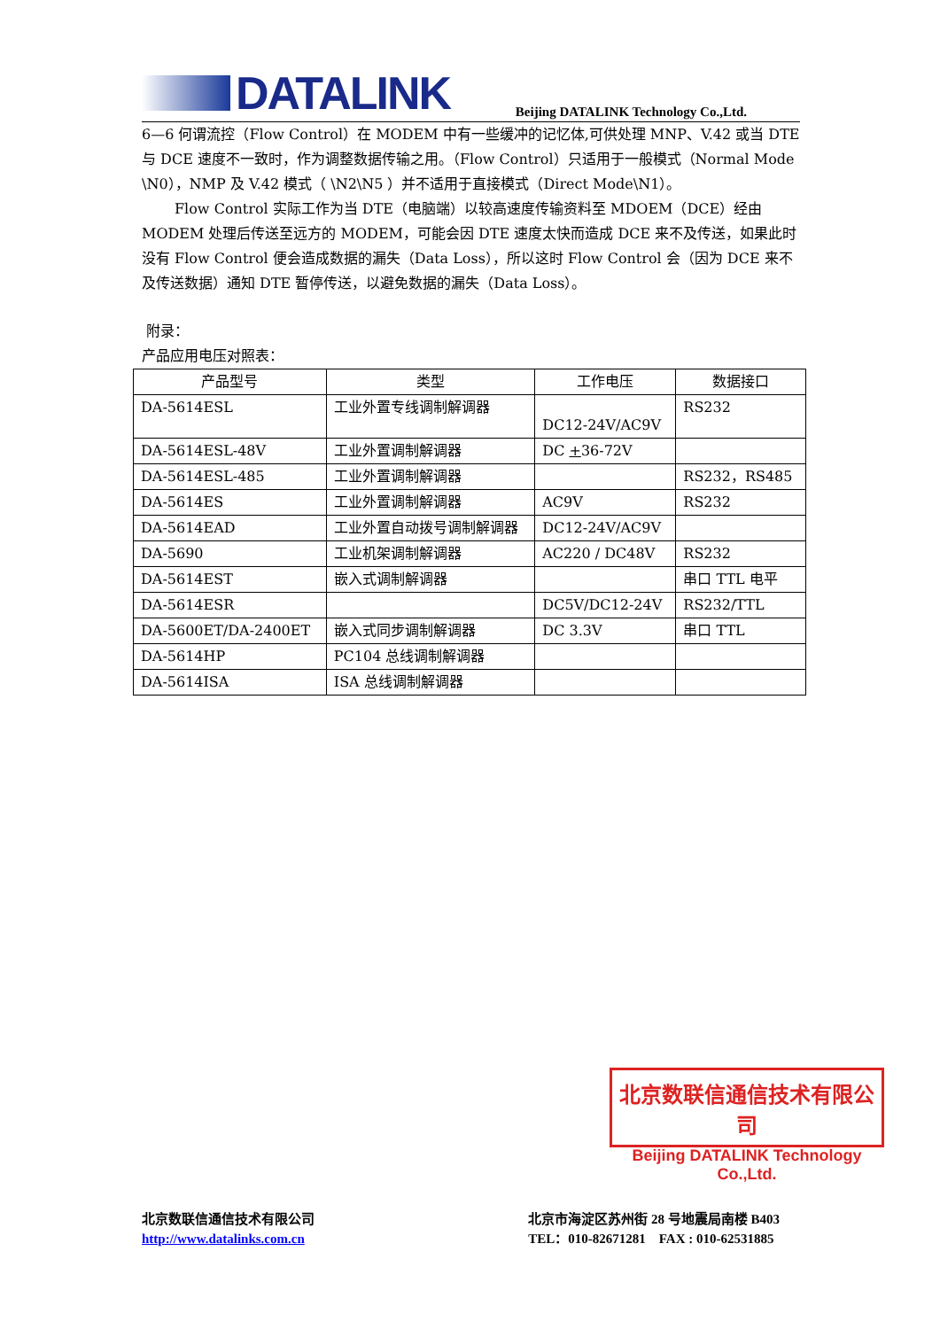DATALINK
Beijing DATALINK Technology Co.,Ltd.
6—6 何谓流控（Flow Control）在 MODEM 中有一些缓冲的记忆体,可供处理 MNP、V.42 或当 DTE 与 DCE 速度不一致时，作为调整数据传输之用。（Flow Control）只适用于一般模式（Normal Mode \N0），NMP 及 V.42 模式（ \N2\N5 ）并不适用于直接模式（Direct Mode\N1）。
Flow Control 实际工作为当 DTE（电脑端）以较高速度传输资料至 MDOEM（DCE）经由 MODEM 处理后传送至远方的 MODEM，可能会因 DTE 速度太快而造成 DCE 来不及传送，如果此时没有 Flow Control 便会造成数据的漏失（Data Loss），所以这时 Flow Control 会（因为 DCE 来不及传送数据）通知 DTE 暂停传送，以避免数据的漏失（Data Loss）。
附录：
产品应用电压对照表：
| 产品型号 | 类型 | 工作电压 | 数据接口 |
| --- | --- | --- | --- |
| DA-5614ESL | 工业外置专线调制解调器 | DC12-24V/AC9V | RS232 |
| DA-5614ESL-48V | 工业外置调制解调器 | DC + 36-72V | |
| DA-5614ESL-485 | 工业外置调制解调器 | | RS232，RS485 |
| DA-5614ES | 工业外置调制解调器 | AC9V | RS232 |
| DA-5614EAD | 工业外置自动拨号调制解调器 | DC12-24V/AC9V | |
| DA-5690 | 工业机架调制解调器 | AC220 / DC48V | RS232 |
| DA-5614EST | 嵌入式调制解调器 | | 串口 TTL 电平 |
| DA-5614ESR | | DC5V/DC12-24V | RS232/TTL |
| DA-5600ET/DA-2400ET | 嵌入式同步调制解调器 | DC 3.3V | 串口 TTL |
| DA-5614HP | PC104 总线调制解调器 | | |
| DA-5614ISA | ISA 总线调制解调器 | | |
北京数联信通信技术有限公司
Beijing DATALINK Technology Co.,Ltd.
北京数联信通信技术有限公司
http://www.datalinks.com.cn
北京市海淀区苏州街 28 号地震局南楼 B403
TEL：010-82671281 FAX : 010-62531885